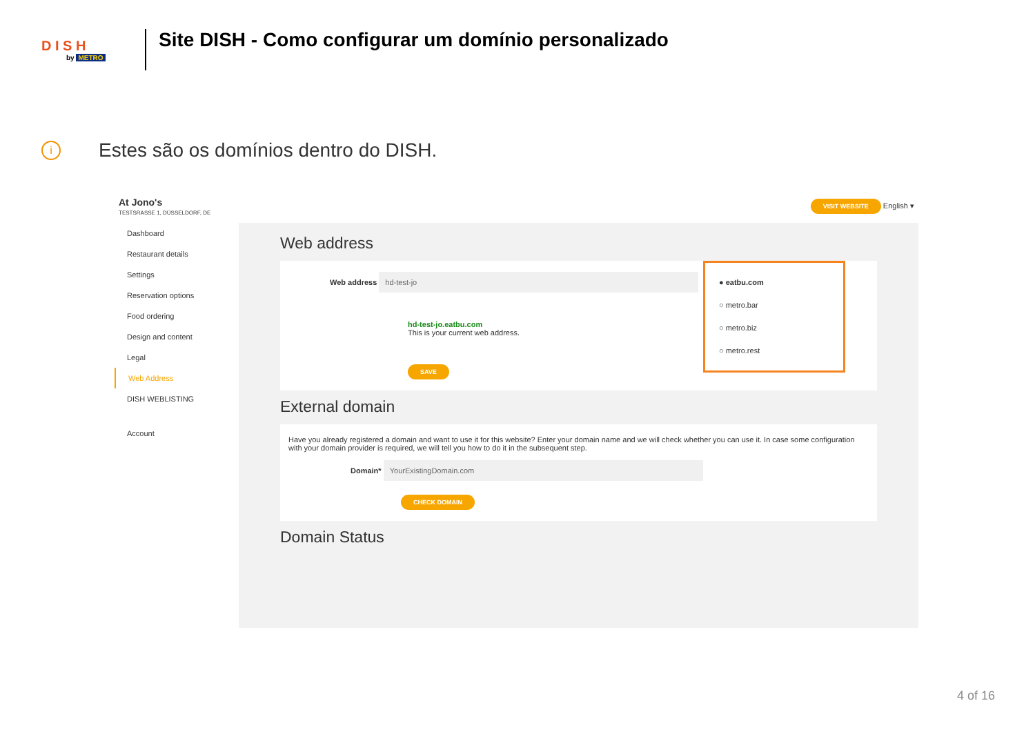D I S H
by METRO
Site DISH - Como configurar um domínio personalizado
i Estes são os domínios dentro do DISH.
At Jono's
TESTSRASSE 1, DÜSSELDORF, DE
VISIT WEBSITE English ▾
Dashboard
Restaurant details
Settings
Reservation options
Food ordering
Design and content
Legal
Web Address
DISH WEBLISTING
Account
Web address
Web address hd-test-jo
hd-test-jo.eatbu.com
This is your current web address.
SAVE
● eatbu.com
○ metro.bar
○ metro.biz
○ metro.rest
External domain
Have you already registered a domain and want to use it for this website? Enter your domain name and we will check whether you can use it. In case some configuration with your domain provider is required, we will tell you how to do it in the subsequent step.
Domain* YourExistingDomain.com
CHECK DOMAIN
Domain Status
4 of 16